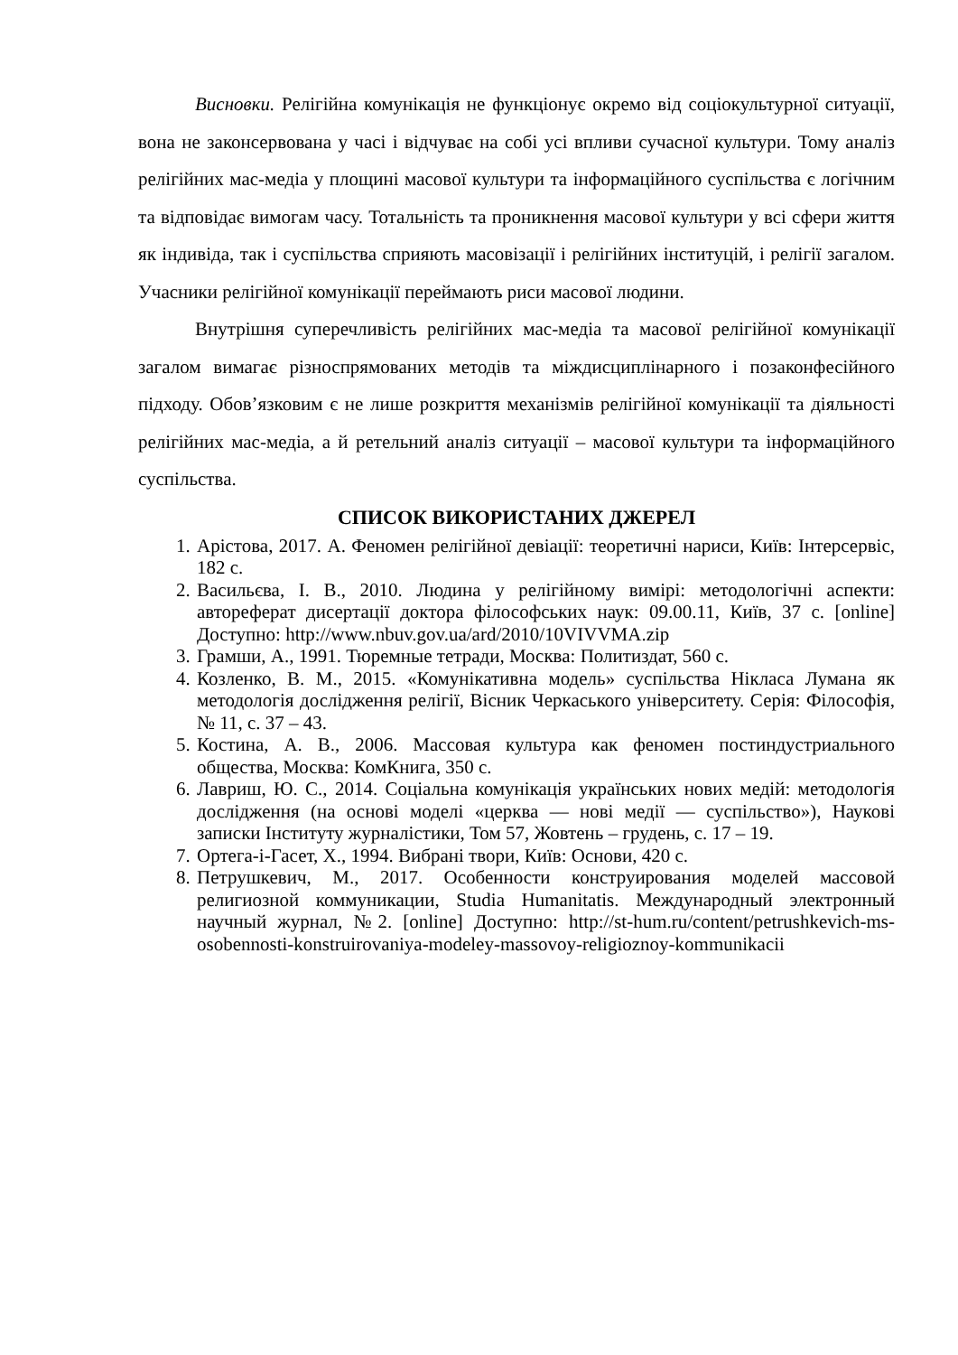Висновки. Релігійна комунікація не функціонує окремо від соціокультурної ситуації, вона не законсервована у часі і відчуває на собі усі впливи сучасної культури. Тому аналіз релігійних мас-медіа у площині масової культури та інформаційного суспільства є логічним та відповідає вимогам часу. Тотальність та проникнення масової культури у всі сфери життя як індивіда, так і суспільства сприяють масовізації і релігійних інституцій, і релігії загалом. Учасники релігійної комунікації переймають риси масової людини.
Внутрішня суперечливість релігійних мас-медіа та масової релігійної комунікації загалом вимагає різноспрямованих методів та міждисциплінарного і позаконфесійного підходу. Обов’язковим є не лише розкриття механізмів релігійної комунікації та діяльності релігійних мас-медіа, а й ретельний аналіз ситуації – масової культури та інформаційного суспільства.
СПИСОК ВИКОРИСТАНИХ ДЖЕРЕЛ
1. Арістова, 2017. А. Феномен релігійної девіації: теоретичні нариси, Київ: Інтерсервіс, 182 с.
2. Васильєва, І. В., 2010. Людина у релігійному вимірі: методологічні аспекти: автореферат дисертації доктора філософських наук: 09.00.11, Київ, 37 с. [online] Доступно: http://www.nbuv.gov.ua/ard/2010/10VIVVMA.zip
3. Грамши, А., 1991. Тюремные тетради, Москва: Политиздат, 560 с.
4. Козленко, В. М., 2015. «Комунікативна модель» суспільства Нікласа Лумана як методологія дослідження релігії, Вісник Черкаського університету. Серія: Філософія, № 11, с. 37 – 43.
5. Костина, А. В., 2006. Массовая культура как феномен постиндустриального общества, Москва: КомКнига, 350 с.
6. Лавриш, Ю. С., 2014. Соціальна комунікація українських нових медій: методологія дослідження (на основі моделі «церква — нові медії — суспільство»), Наукові записки Інституту журналістики, Том 57, Жовтень – грудень, с. 17 – 19.
7. Ортега-і-Гасет, Х., 1994. Вибрані твори, Київ: Основи, 420 с.
8. Петрушкевич, М., 2017. Особенности конструирования моделей массовой религиозной коммуникации, Studia Humanitatis. Международный электронный научный журнал, №2. [online] Доступно: http://st-hum.ru/content/petrushkevich-ms-osobennosti-konstruirovaniya-modeley-massovoy-religioznoy-kommunikacii